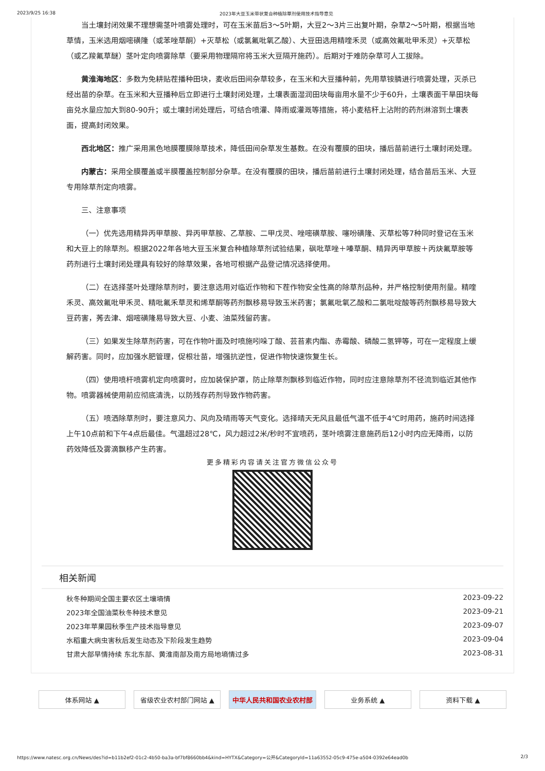2023/9/25 16:38 2023年大豆玉米带状复合种植除草剂使用技术指导意见
当土壤封闭效果不理想需茎叶喷雾处理时，可在玉米苗后3～5叶期，大豆2～3片三出复叶期，杂草2～5叶期，根据当地草情，玉米选用烟嘧磺隆（或苯唑草酮）+灭草松（或氯氟吡氧乙酸）、大豆田选用精喹禾灵（或高效氟吡甲禾灵）+灭草松（或乙羧氟草醚）茎叶定向喷雾除草（要采用物理隔帘将玉米大豆隔开施药）。后期对于难防杂草可人工拔除。
黄淮海地区：多数为免耕贴茬播种田块，麦收后田间杂草较多，在玉米和大豆播种前，先用草铵膦进行喷雾处理，灭杀已经出苗的杂草。在玉米和大豆播种后立即进行土壤封闭处理，土壤表面湿润田块每亩用水量不少于60升，土壤表面干旱田块每亩兑水量应加大到80-90升；或土壤封闭处理后，可结合喷灌、降雨或灌溉等措施，将小麦秸秆上沾附的药剂淋溶到土壤表面，提高封闭效果。
西北地区：推广采用黑色地膜覆膜除草技术，降低田间杂草发生基数。在没有覆膜的田块，播后苗前进行土壤封闭处理。
内蒙古：采用全膜覆盖或半膜覆盖控制部分杂草。在没有覆膜的田块，播后苗前进行土壤封闭处理，结合苗后玉米、大豆专用除草剂定向喷雾。
三、注意事项
（一）优先选用精异丙甲草胺、异丙甲草胺、乙草胺、二甲戊灵、唑嘧磺草胺、噻吩磺隆、灭草松等7种同时登记在玉米和大豆上的除草剂。根据2022年各地大豆玉米复合种植除草剂试验结果，砜吡草唑＋嗪草酮、精异丙甲草胺＋丙炔氟草胺等药剂进行土壤封闭处理具有较好的除草效果，各地可根据产品登记情况选择使用。
（二）在选择茎叶处理除草剂时，要注意选用对临近作物和下茬作物安全性高的除草剂品种，并严格控制使用剂量。精喹禾灵、高效氟吡甲禾灵、精吡氟禾草灵和烯草酮等药剂飘移易导致玉米药害；氯氟吡氧乙酸和二氯吡啶酸等药剂飘移易导致大豆药害，莠去津、烟嘧磺隆易导致大豆、小麦、油菜残留药害。
（三）如果发生除草剂药害，可在作物叶面及时喷施吲哚丁酸、芸苔素内酯、赤霉酸、磷酸二氢钾等，可在一定程度上缓解药害。同时，应加强水肥管理，促根壮苗，增强抗逆性，促进作物快速恢复生长。
（四）使用喷杆喷雾机定向喷雾时，应加装保护罩，防止除草剂飘移到临近作物，同时应注意除草剂不径流到临近其他作物。喷雾器械使用前应彻底清洗，以防残存药剂导致作物药害。
（五）喷洒除草剂时，要注意风力、风向及晴雨等天气变化。选择晴天无风且最低气温不低于4℃时用药，施药时间选择上午10点前和下午4点后最佳。气温超过28℃，风力超过2米/秒时不宜喷药，茎叶喷雾注意施药后12小时内应无降雨，以防药效降低及雾滴飘移产生药害。
更多精彩内容请关注官方微信公众号
相关新闻
秋冬种期间全国主要农区土壤墒情 2023-09-22
2023年全国油菜秋冬种技术意见 2023-09-21
2023年苹果园秋季生产技术指导意见 2023-09-07
水稻重大病虫害秋后发生动态及下阶段发生趋势 2023-09-04
甘肃大部旱情持续 东北东部、黄淮南部及南方局地墒情过多 2023-08-31
体系网站 ▲ 省级农业农村部门网站 ▲ 中华人民共和国农业农村部 业务系统 ▲ 资料下载 ▲
https://www.natesc.org.cn/News/des?id=b11b2ef2-01c2-4b50-ba3a-bf7bf8660bb4&kind=HYTX&Category=公开&CategoryId=11a63552-05c9-475e-a504-0392e64ead0b 2/3